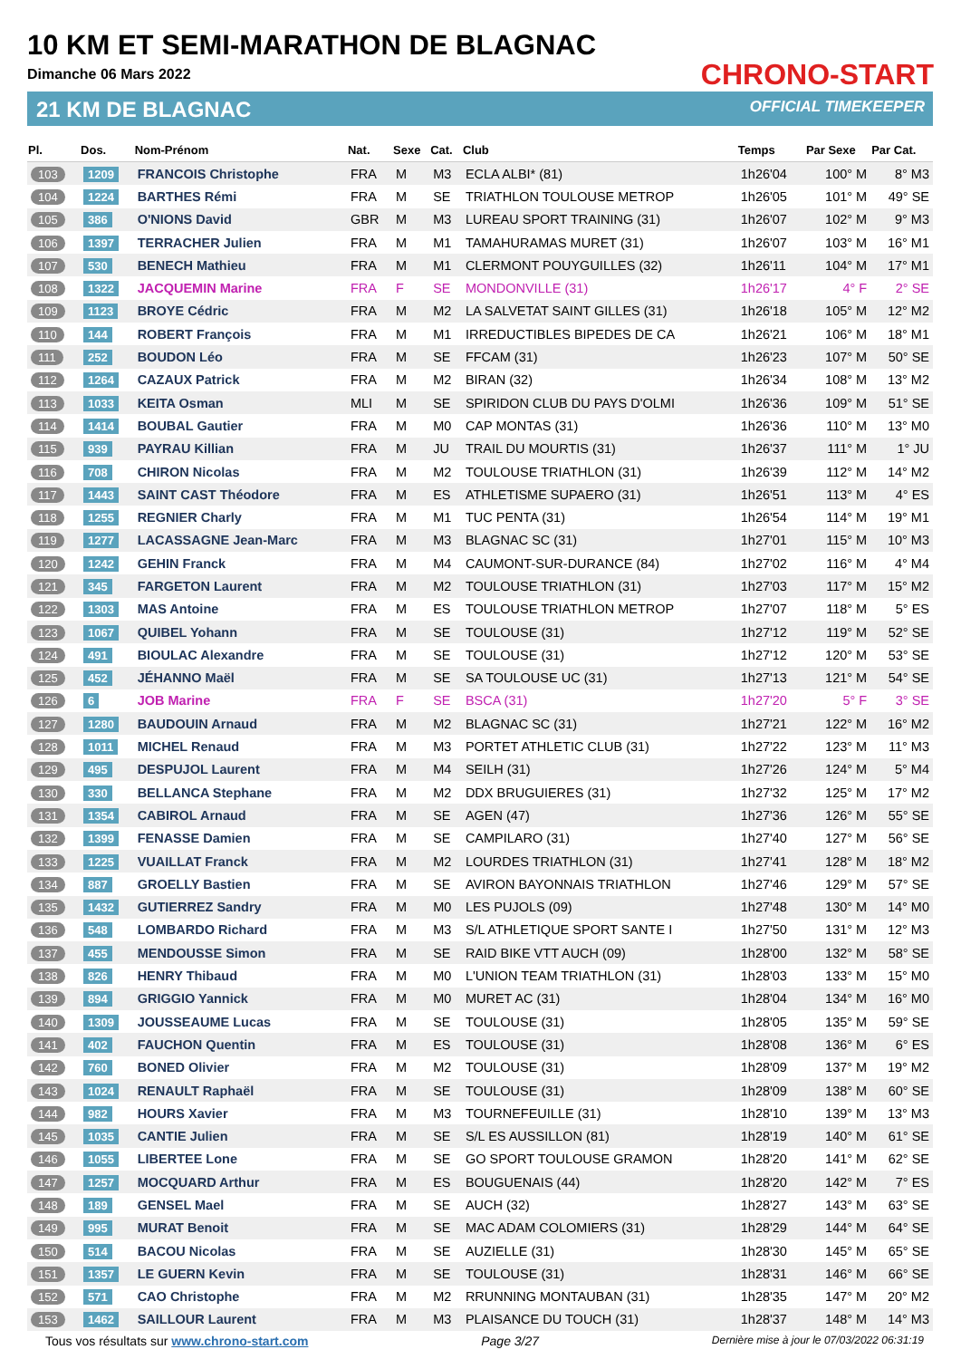10 KM ET SEMI-MARATHON DE BLAGNAC
Dimanche 06 Mars 2022
21 KM DE BLAGNAC
CHRONO-START
OFFICIAL TIMEKEEPER
| Pl. | Dos. | Nom-Prénom | Nat. | Sexe | Cat. | Club | Temps | Par Sexe | Par Cat. |
| --- | --- | --- | --- | --- | --- | --- | --- | --- | --- |
| 103 | 1209 | FRANCOIS Christophe | FRA | M | M3 | ECLA ALBI* (81) | 1h26'04 | 100° M | 8° M3 |
| 104 | 1224 | BARTHES Rémi | FRA | M | SE | TRIATHLON TOULOUSE METROP | 1h26'05 | 101° M | 49° SE |
| 105 | 386 | O'NIONS David | GBR | M | M3 | LUREAU SPORT TRAINING (31) | 1h26'07 | 102° M | 9° M3 |
| 106 | 1397 | TERRACHER Julien | FRA | M | M1 | TAMAHURAMAS MURET (31) | 1h26'07 | 103° M | 16° M1 |
| 107 | 530 | BENECH Mathieu | FRA | M | M1 | CLERMONT POUYGUILLES (32) | 1h26'11 | 104° M | 17° M1 |
| 108 | 1322 | JACQUEMIN Marine | FRA | F | SE | MONDONVILLE (31) | 1h26'17 | 4° F | 2° SE |
| 109 | 1123 | BROYE Cédric | FRA | M | M2 | LA SALVETAT SAINT GILLES (31) | 1h26'18 | 105° M | 12° M2 |
| 110 | 144 | ROBERT François | FRA | M | M1 | IRREDUCTIBLES BIPEDES DE CA | 1h26'21 | 106° M | 18° M1 |
| 111 | 252 | BOUDON Léo | FRA | M | SE | FFCAM (31) | 1h26'23 | 107° M | 50° SE |
| 112 | 1264 | CAZAUX Patrick | FRA | M | M2 | BIRAN (32) | 1h26'34 | 108° M | 13° M2 |
| 113 | 1033 | KEITA Osman | MLI | M | SE | SPIRIDON CLUB DU PAYS D'OLMI | 1h26'36 | 109° M | 51° SE |
| 114 | 1414 | BOUBAL Gautier | FRA | M | M0 | CAP MONTAS (31) | 1h26'36 | 110° M | 13° M0 |
| 115 | 939 | PAYRAU Killian | FRA | M | JU | TRAIL DU MOURTIS (31) | 1h26'37 | 111° M | 1° JU |
| 116 | 708 | CHIRON Nicolas | FRA | M | M2 | TOULOUSE TRIATHLON (31) | 1h26'39 | 112° M | 14° M2 |
| 117 | 1443 | SAINT CAST Théodore | FRA | M | ES | ATHLETISME SUPAERO (31) | 1h26'51 | 113° M | 4° ES |
| 118 | 1255 | REGNIER Charly | FRA | M | M1 | TUC PENTA (31) | 1h26'54 | 114° M | 19° M1 |
| 119 | 1277 | LACASSAGNE Jean-Marc | FRA | M | M3 | BLAGNAC SC (31) | 1h27'01 | 115° M | 10° M3 |
| 120 | 1242 | GEHIN Franck | FRA | M | M4 | CAUMONT-SUR-DURANCE (84) | 1h27'02 | 116° M | 4° M4 |
| 121 | 345 | FARGETON Laurent | FRA | M | M2 | TOULOUSE TRIATHLON (31) | 1h27'03 | 117° M | 15° M2 |
| 122 | 1303 | MAS Antoine | FRA | M | ES | TOULOUSE TRIATHLON METROP | 1h27'07 | 118° M | 5° ES |
| 123 | 1067 | QUIBEL Yohann | FRA | M | SE | TOULOUSE (31) | 1h27'12 | 119° M | 52° SE |
| 124 | 491 | BIOULAC Alexandre | FRA | M | SE | TOULOUSE (31) | 1h27'12 | 120° M | 53° SE |
| 125 | 452 | JÉHANNO Maël | FRA | M | SE | SA TOULOUSE UC (31) | 1h27'13 | 121° M | 54° SE |
| 126 | 6 | JOB Marine | FRA | F | SE | BSCA (31) | 1h27'20 | 5° F | 3° SE |
| 127 | 1280 | BAUDOUIN Arnaud | FRA | M | M2 | BLAGNAC SC (31) | 1h27'21 | 122° M | 16° M2 |
| 128 | 1011 | MICHEL Renaud | FRA | M | M3 | PORTET ATHLETIC CLUB (31) | 1h27'22 | 123° M | 11° M3 |
| 129 | 495 | DESPUJOL Laurent | FRA | M | M4 | SEILH (31) | 1h27'26 | 124° M | 5° M4 |
| 130 | 330 | BELLANCA Stephane | FRA | M | M2 | DDX BRUGUIERES (31) | 1h27'32 | 125° M | 17° M2 |
| 131 | 1354 | CABIROL Arnaud | FRA | M | SE | AGEN (47) | 1h27'36 | 126° M | 55° SE |
| 132 | 1399 | FENASSE Damien | FRA | M | SE | CAMPILARO (31) | 1h27'40 | 127° M | 56° SE |
| 133 | 1225 | VUAILLAT Franck | FRA | M | M2 | LOURDES TRIATHLON (31) | 1h27'41 | 128° M | 18° M2 |
| 134 | 887 | GROELLY Bastien | FRA | M | SE | AVIRON BAYONNAIS TRIATHLON | 1h27'46 | 129° M | 57° SE |
| 135 | 1432 | GUTIERREZ Sandry | FRA | M | M0 | LES PUJOLS (09) | 1h27'48 | 130° M | 14° M0 |
| 136 | 548 | LOMBARDO Richard | FRA | M | M3 | S/L ATHLETIQUE SPORT SANTE I | 1h27'50 | 131° M | 12° M3 |
| 137 | 455 | MENDOUSSE Simon | FRA | M | SE | RAID BIKE VTT AUCH (09) | 1h28'00 | 132° M | 58° SE |
| 138 | 826 | HENRY Thibaud | FRA | M | M0 | L'UNION TEAM TRIATHLON (31) | 1h28'03 | 133° M | 15° M0 |
| 139 | 894 | GRIGGIO Yannick | FRA | M | M0 | MURET AC (31) | 1h28'04 | 134° M | 16° M0 |
| 140 | 1309 | JOUSSEAUME Lucas | FRA | M | SE | TOULOUSE (31) | 1h28'05 | 135° M | 59° SE |
| 141 | 402 | FAUCHON Quentin | FRA | M | ES | TOULOUSE (31) | 1h28'08 | 136° M | 6° ES |
| 142 | 760 | BONED Olivier | FRA | M | M2 | TOULOUSE (31) | 1h28'09 | 137° M | 19° M2 |
| 143 | 1024 | RENAULT Raphaël | FRA | M | SE | TOULOUSE (31) | 1h28'09 | 138° M | 60° SE |
| 144 | 982 | HOURS Xavier | FRA | M | M3 | TOURNEFEUILLE (31) | 1h28'10 | 139° M | 13° M3 |
| 145 | 1035 | CANTIE Julien | FRA | M | SE | S/L ES AUSSILLON (81) | 1h28'19 | 140° M | 61° SE |
| 146 | 1055 | LIBERTEE Lone | FRA | M | SE | GO SPORT TOULOUSE GRAMON | 1h28'20 | 141° M | 62° SE |
| 147 | 1257 | MOCQUARD Arthur | FRA | M | ES | BOUGUENAIS (44) | 1h28'20 | 142° M | 7° ES |
| 148 | 189 | GENSEL Mael | FRA | M | SE | AUCH (32) | 1h28'27 | 143° M | 63° SE |
| 149 | 995 | MURAT Benoit | FRA | M | SE | MAC ADAM COLOMIERS (31) | 1h28'29 | 144° M | 64° SE |
| 150 | 514 | BACOU Nicolas | FRA | M | SE | AUZIELLE (31) | 1h28'30 | 145° M | 65° SE |
| 151 | 1357 | LE GUERN Kevin | FRA | M | SE | TOULOUSE (31) | 1h28'31 | 146° M | 66° SE |
| 152 | 571 | CAO Christophe | FRA | M | M2 | RRUNNING MONTAUBAN (31) | 1h28'35 | 147° M | 20° M2 |
| 153 | 1462 | SAILLOUR Laurent | FRA | M | M3 | PLAISANCE DU TOUCH (31) | 1h28'37 | 148° M | 14° M3 |
Tous vos résultats sur www.chrono-start.com Page 3/27 Dernière mise à jour le 07/03/2022 06:31:19